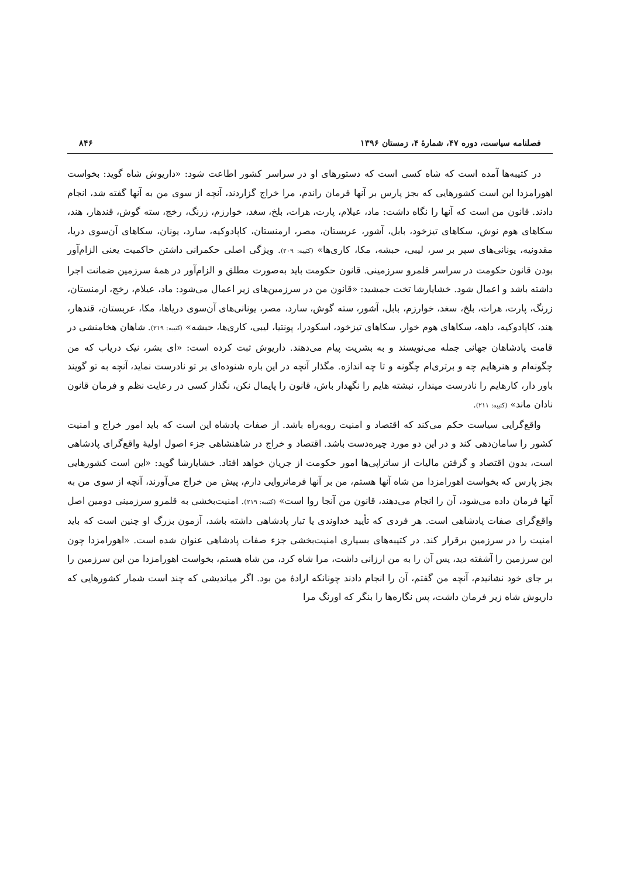فصلنامه سیاست، دوره ۴۷، شمارهٔ ۴، زمستان ۱۳۹۶ ۸۴۶
در کتیبه‌ها آمده است که شاه کسی است که دستورهای او در سراسر کشور اطاعت شود: «داریوش شاه گوید: بخواست اهورامزدا این است کشورهایی که بجز پارس بر آنها فرمان راندم، مرا خراج گزاردند، آنچه از سوی من به آنها گفته شد، انجام دادند. قانون من است که آنها را نگاه داشت: ماد، عیلام، پارت، هرات، بلخ، سغد، خوارزم، زرنگ، رخج، سته گوش، قندهار، هند، سکاهای هوم نوش، سکاهای تیزخود، بابل، آشور، عربستان، مصر، ارمنستان، کاپادوکیه، سارد، یونان، سکاهای آن‌سوی دریا، مقدونیه، یونانی‌های سپر بر سر، لیبی، حبشه، مکا، کاری‌ها» (کتیبه: ۲۰۹). ویژگی اصلی حکمرانی داشتن حاکمیت یعنی الزام‌آور بودن قانون حکومت در سراسر قلمرو سرزمینی. قانون حکومت باید به‌صورت مطلق و الزام‌آور در همهٔ سرزمین ضمانت اجرا داشته باشد و اعمال شود. خشایارشا تخت جمشید: «قانون من در سرزمین‌های زیر اعمال می‌شود: ماد، عیلام، رخج، ارمنستان، زرنگ، پارت، هرات، بلخ، سغد، خوارزم، بابل، آشور، سته گوش، سارد، مصر، یونانی‌های آن‌سوی دریاها، مکا، عربستان، قندهار، هند، کاپادوکیه، داهه، سکاهای هوم خوار، سکاهای تیزخود، اسکودرا، پونتیا، لیبی، کاری‌ها، حبشه» (کتیبه: ۲۱۹). شاهان هخامنشی در قامت پادشاهان جهانی جمله می‌نویسند و به بشریت پیام می‌دهند. داریوش ثبت کرده است: «ای بشر، نیک دریاب که من چگونه‌ام و هنرهایم چه و برتری‌ام چگونه و تا چه اندازه. مگذار آنچه در این باره شنوده‌ای بر تو نادرست نماید، آنچه به تو گویند باور دار، کارهایم را نادرست مپندار، نبشته هایم را نگهدار باش، قانون را پایمال نکن، نگذار کسی در رعایت نظم و فرمان قانون نادان ماند» (کتیبه: ۲۱۱).
واقع‌گرایی سیاست حکم می‌کند که اقتصاد و امنیت روبه‌راه باشد. از صفات پادشاه این است که باید امور خراج و امنیت کشور را سامان‌دهی کند و در این دو مورد چیره‌دست باشد. اقتصاد و خراج در شاهنشاهی جزء اصول اولیهٔ واقع‌گرای پادشاهی است، بدون اقتصاد و گرفتن مالیات از ساتراپی‌ها امور حکومت از جریان خواهد افتاد. خشایارشا گوید: «این است کشورهایی بجز پارس که بخواست اهورامزدا من شاه آنها هستم، من بر آنها فرمانروایی دارم، پیش من خراج می‌آورند، آنچه از سوی من به آنها فرمان داده می‌شود، آن را انجام می‌دهند، قانون من آنجا روا است» (کتیبه: ۲۱۹). امنیت‌بخشی به قلمرو سرزمینی دومین اصل واقع‌گرای صفات پادشاهی است. هر فردی که تأیید خداوندی یا تبار پادشاهی داشته باشد، آزمون بزرگ او چنین است که باید امنیت را در سرزمین برقرار کند. در کتیبه‌های بسیاری امنیت‌بخشی جزء صفات پادشاهی عنوان شده است. «اهورامزدا چون این سرزمین را آشفته دید، پس آن را به من ارزانی داشت، مرا شاه کرد، من شاه هستم، بخواست اهورامزدا من این سرزمین را بر جای خود نشانیدم، آنچه من گفتم، آن را انجام دادند چونانکه ارادهٔ من بود. اگر میاندیشی که چند است شمار کشورهایی که داریوش شاه زیر فرمان داشت، پس نگاره‌ها را بنگر که اورنگ مرا